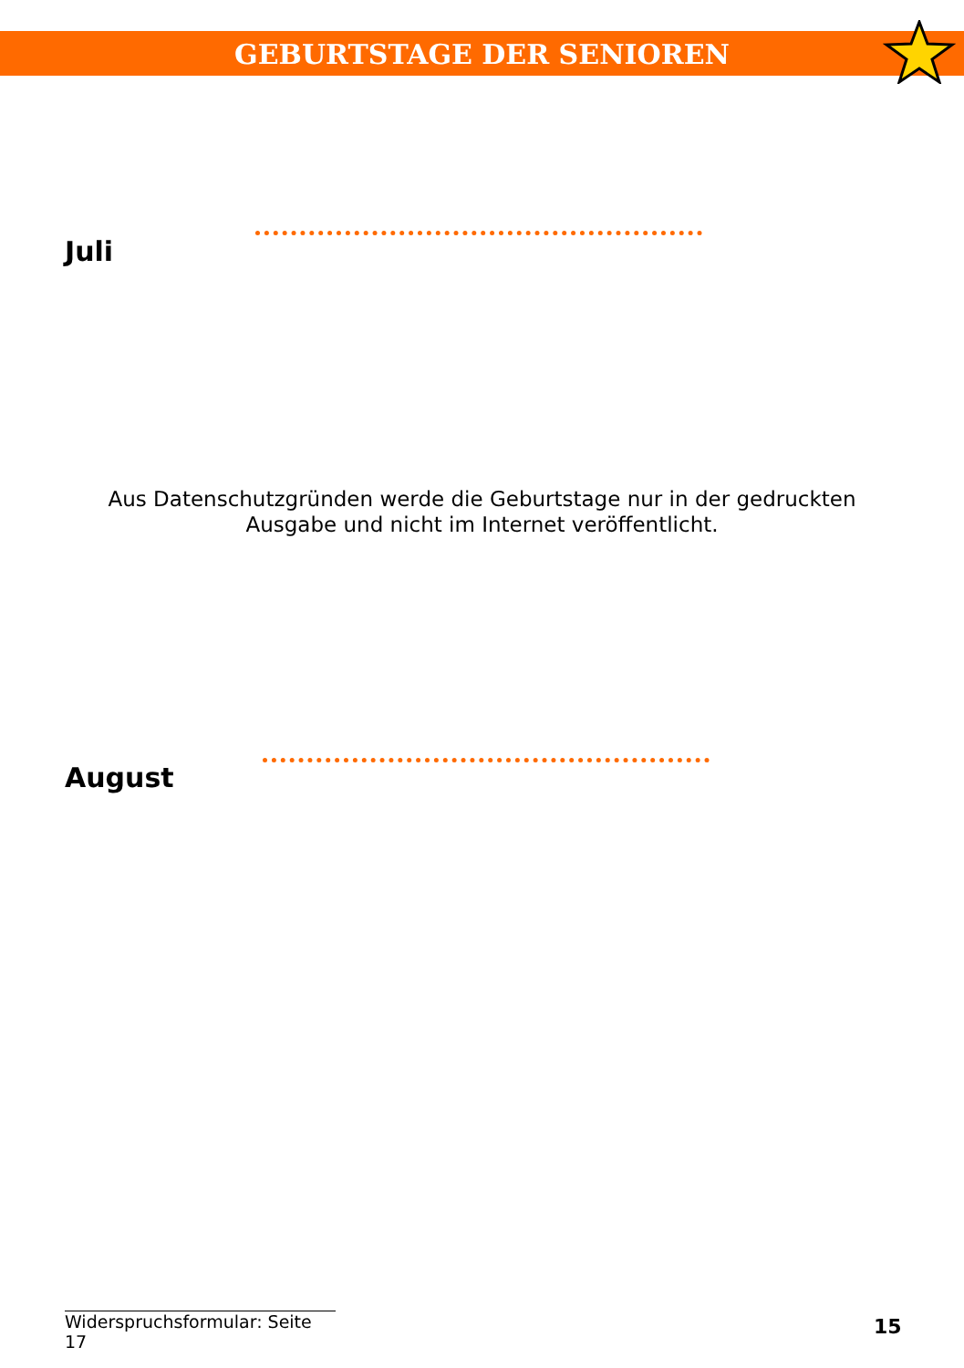GEBURTSTAGE DER SENIOREN
Juli
Aus Datenschutzgründen werde die Geburtstage nur in der gedruckten
Ausgabe und nicht im Internet veröffentlicht.
August
Widerspruchsformular: Seite 17
15